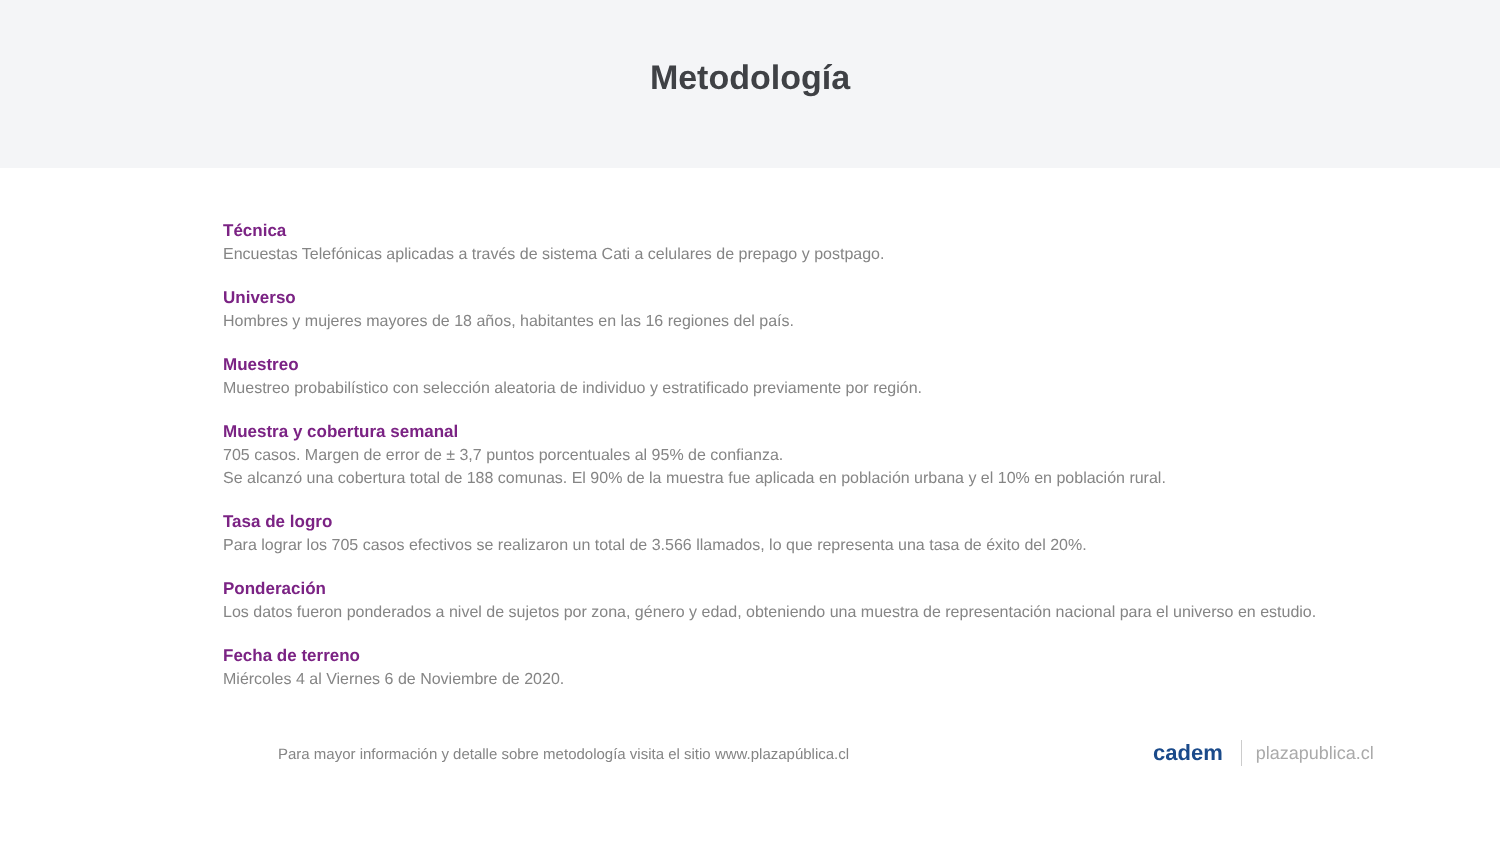Metodología
Técnica
Encuestas Telefónicas aplicadas a través de sistema Cati a celulares de prepago y postpago.
Universo
Hombres y mujeres mayores de 18 años, habitantes en las 16 regiones del país.
Muestreo
Muestreo probabilístico con selección aleatoria de individuo y estratificado previamente por región.
Muestra y cobertura semanal
705 casos. Margen de error de ± 3,7 puntos porcentuales al 95% de confianza.
Se alcanzó una cobertura total de 188 comunas. El 90% de la muestra fue aplicada en población urbana y el 10% en población rural.
Tasa de logro
Para lograr los 705 casos efectivos se realizaron un total de 3.566 llamados, lo que representa una tasa de éxito del 20%.
Ponderación
Los datos fueron ponderados a nivel de sujetos por zona, género y edad, obteniendo una muestra de representación nacional para el universo en estudio.
Fecha de terreno
Miércoles 4 al Viernes 6 de Noviembre de 2020.
Para mayor información y detalle sobre metodología visita el sitio www.plazapública.cl
cadem plazapublica.cl